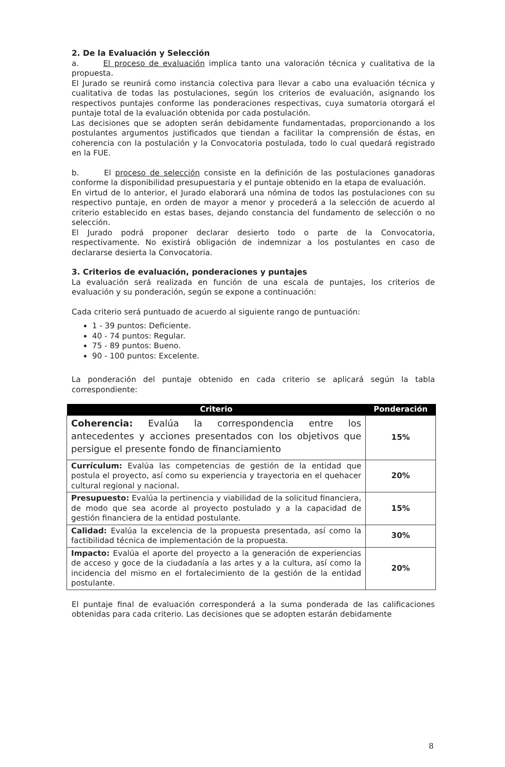2. De la Evaluación y Selección
a. El proceso de evaluación implica tanto una valoración técnica y cualitativa de la propuesta.
El Jurado se reunirá como instancia colectiva para llevar a cabo una evaluación técnica y cualitativa de todas las postulaciones, según los criterios de evaluación, asignando los respectivos puntajes conforme las ponderaciones respectivas, cuya sumatoria otorgará el puntaje total de la evaluación obtenida por cada postulación.
Las decisiones que se adopten serán debidamente fundamentadas, proporcionando a los postulantes argumentos justificados que tiendan a facilitar la comprensión de éstas, en coherencia con la postulación y la Convocatoria postulada, todo lo cual quedará registrado en la FUE.
b. El proceso de selección consiste en la definición de las postulaciones ganadoras conforme la disponibilidad presupuestaria y el puntaje obtenido en la etapa de evaluación.
En virtud de lo anterior, el Jurado elaborará una nómina de todos las postulaciones con su respectivo puntaje, en orden de mayor a menor y procederá a la selección de acuerdo al criterio establecido en estas bases, dejando constancia del fundamento de selección o no selección.
El Jurado podrá proponer declarar desierto todo o parte de la Convocatoria, respectivamente. No existirá obligación de indemnizar a los postulantes en caso de declararse desierta la Convocatoria.
3. Criterios de evaluación, ponderaciones y puntajes
La evaluación será realizada en función de una escala de puntajes, los criterios de evaluación y su ponderación, según se expone a continuación:
Cada criterio será puntuado de acuerdo al siguiente rango de puntuación:
1 - 39 puntos: Deficiente.
40 - 74 puntos: Regular.
75 - 89 puntos: Bueno.
90 - 100 puntos: Excelente.
La ponderación del puntaje obtenido en cada criterio se aplicará según la tabla correspondiente:
| Criterio | Ponderación |
| --- | --- |
| Coherencia: Evalúa la correspondencia entre los antecedentes y acciones presentados con los objetivos que persigue el presente fondo de financiamiento | 15% |
| Currículum: Evalúa las competencias de gestión de la entidad que postula el proyecto, así como su experiencia y trayectoria en el quehacer cultural regional y nacional. | 20% |
| Presupuesto: Evalúa la pertinencia y viabilidad de la solicitud financiera, de modo que sea acorde al proyecto postulado y a la capacidad de gestión financiera de la entidad postulante. | 15% |
| Calidad: Evalúa la excelencia de la propuesta presentada, así como la factibilidad técnica de implementación de la propuesta. | 30% |
| Impacto: Evalúa el aporte del proyecto a la generación de experiencias de acceso y goce de la ciudadanía a las artes y a la cultura, así como la incidencia del mismo en el fortalecimiento de la gestión de la entidad postulante. | 20% |
El puntaje final de evaluación corresponderá a la suma ponderada de las calificaciones obtenidas para cada criterio. Las decisiones que se adopten estarán debidamente
8